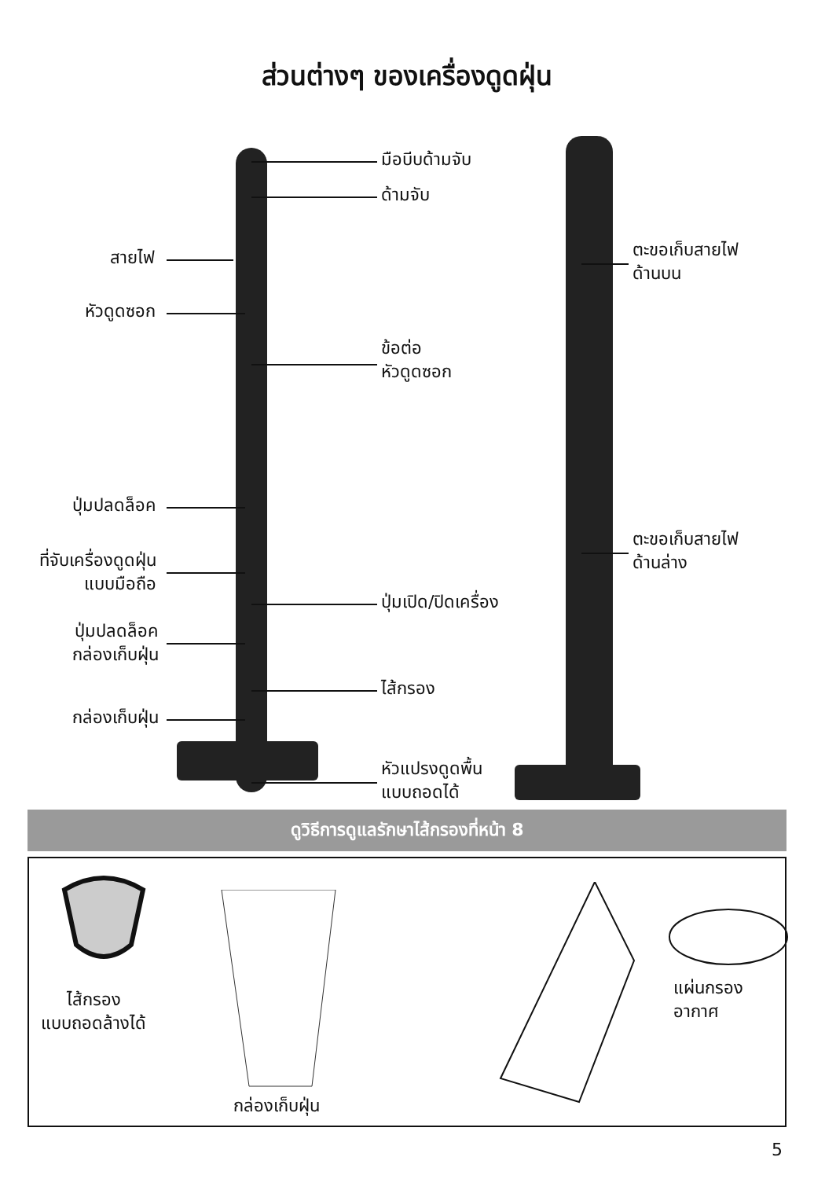ส่วนต่างๆ ของเครื่องดูดฝุ่น
มือบีบด้ามจับ
ด้ามจับ
สายไฟ
หัวดูดซอก
ข้อต่อ
หัวดูดซอก
ปุ่มปลดล็อค
ที่จับเครื่องดูดฝุ่น
แบบมือถือ
ปุ่มเปิด/ปิดเครื่อง
ปุ่มปลดล็อค
กล่องเก็บฝุ่น
ไส้กรอง
กล่องเก็บฝุ่น
หัวแปรงดูดพื้น
แบบถอดได้
ตะขอเก็บสายไฟ
ด้านบน
ตะขอเก็บสายไฟ
ด้านล่าง
ดูวิธีการดูแลรักษาไส้กรองที่หน้า 8
ไส้กรอง
แบบถอดล้างได้
กล่องเก็บฝุ่น
แผ่นกรองอากาศ
5